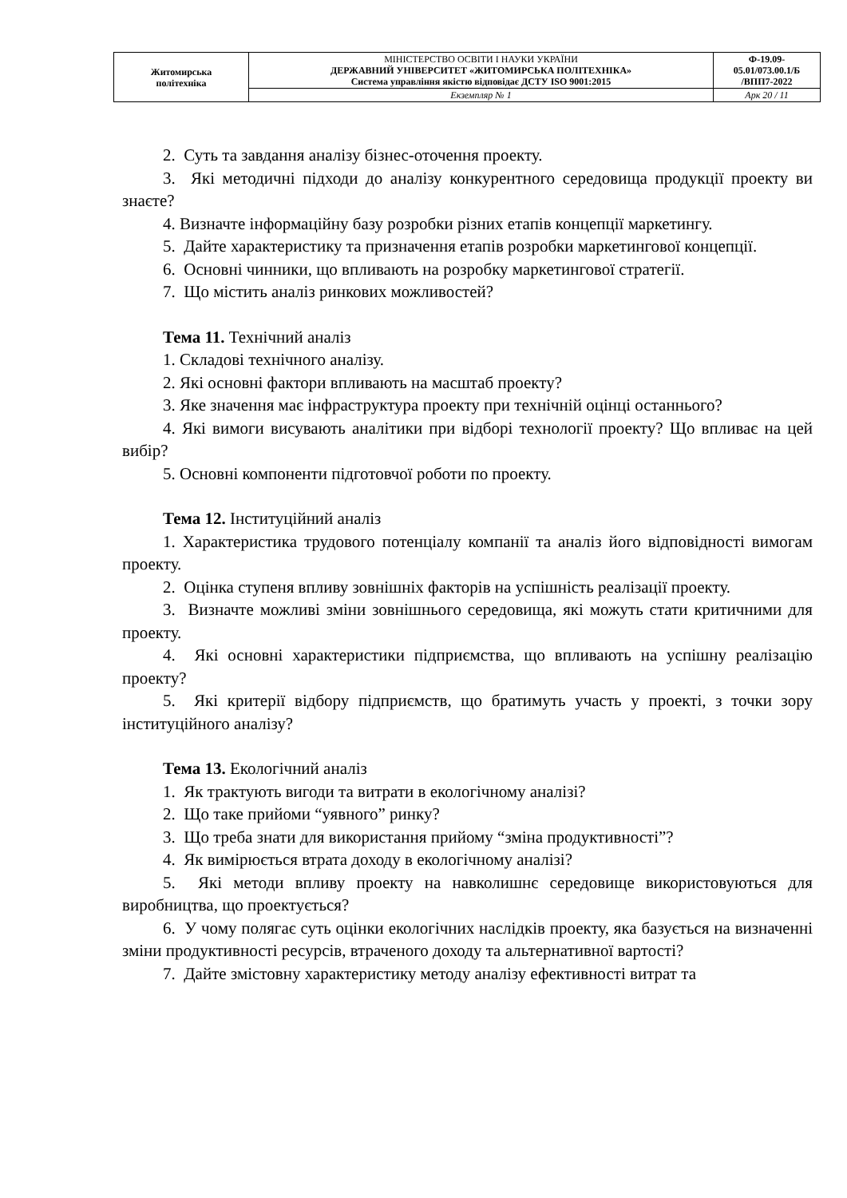| Житомирська політехніка | МІНІСТЕРСТВО ОСВІТИ І НАУКИ УКРАЇНИ ДЕРЖАВНИЙ УНІВЕРСИТЕТ «ЖИТОМИРСЬКА ПОЛІТЕХНІКА» Система управління якістю відповідає ДСТУ ISO 9001:2015 | Ф-19.09- 05.01/073.00.1/Б /ВПП7-2022 |
| | Екземпляр № 1 | Арк 20 / 11 |
2. Суть та завдання аналізу бізнес-оточення проекту.
3. Які методичні підходи до аналізу конкурентного середовища продукції проекту ви знаєте?
4. Визначте інформаційну базу розробки різних етапів концепції маркетингу.
5. Дайте характеристику та призначення етапів розробки маркетингової концепції.
6. Основні чинники, що впливають на розробку маркетингової стратегії.
7. Що містить аналіз ринкових можливостей?
Тема 11. Технічний аналіз
1. Складові технічного аналізу.
2. Які основні фактори впливають на масштаб проекту?
3. Яке значення має інфраструктура проекту при технічній оцінці останнього?
4. Які вимоги висувають аналітики при відборі технології проекту? Що впливає на цей вибір?
5. Основні компоненти підготовчої роботи по проекту.
Тема 12. Інституційний аналіз
1. Характеристика трудового потенціалу компанії та аналіз його відповідності вимогам проекту.
2. Оцінка ступеня впливу зовнішніх факторів на успішність реалізації проекту.
3. Визначте можливі зміни зовнішнього середовища, які можуть стати критичними для проекту.
4. Які основні характеристики підприємства, що впливають на успішну реалізацію проекту?
5. Які критерії відбору підприємств, що братимуть участь у проекті, з точки зору інституційного аналізу?
Тема 13. Екологічний аналіз
1. Як трактують вигоди та витрати в екологічному аналізі?
2. Що таке прийоми “уявного” ринку?
3. Що треба знати для використання прийому “зміна продуктивності”?
4. Як вимірюється втрата доходу в екологічному аналізі?
5. Які методи впливу проекту на навколишнє середовище використовуються для виробництва, що проектується?
6. У чому полягає суть оцінки екологічних наслідків проекту, яка базується на визначенні зміни продуктивності ресурсів, втраченого доходу та альтернативної вартості?
7. Дайте змістовну характеристику методу аналізу ефективності витрат та